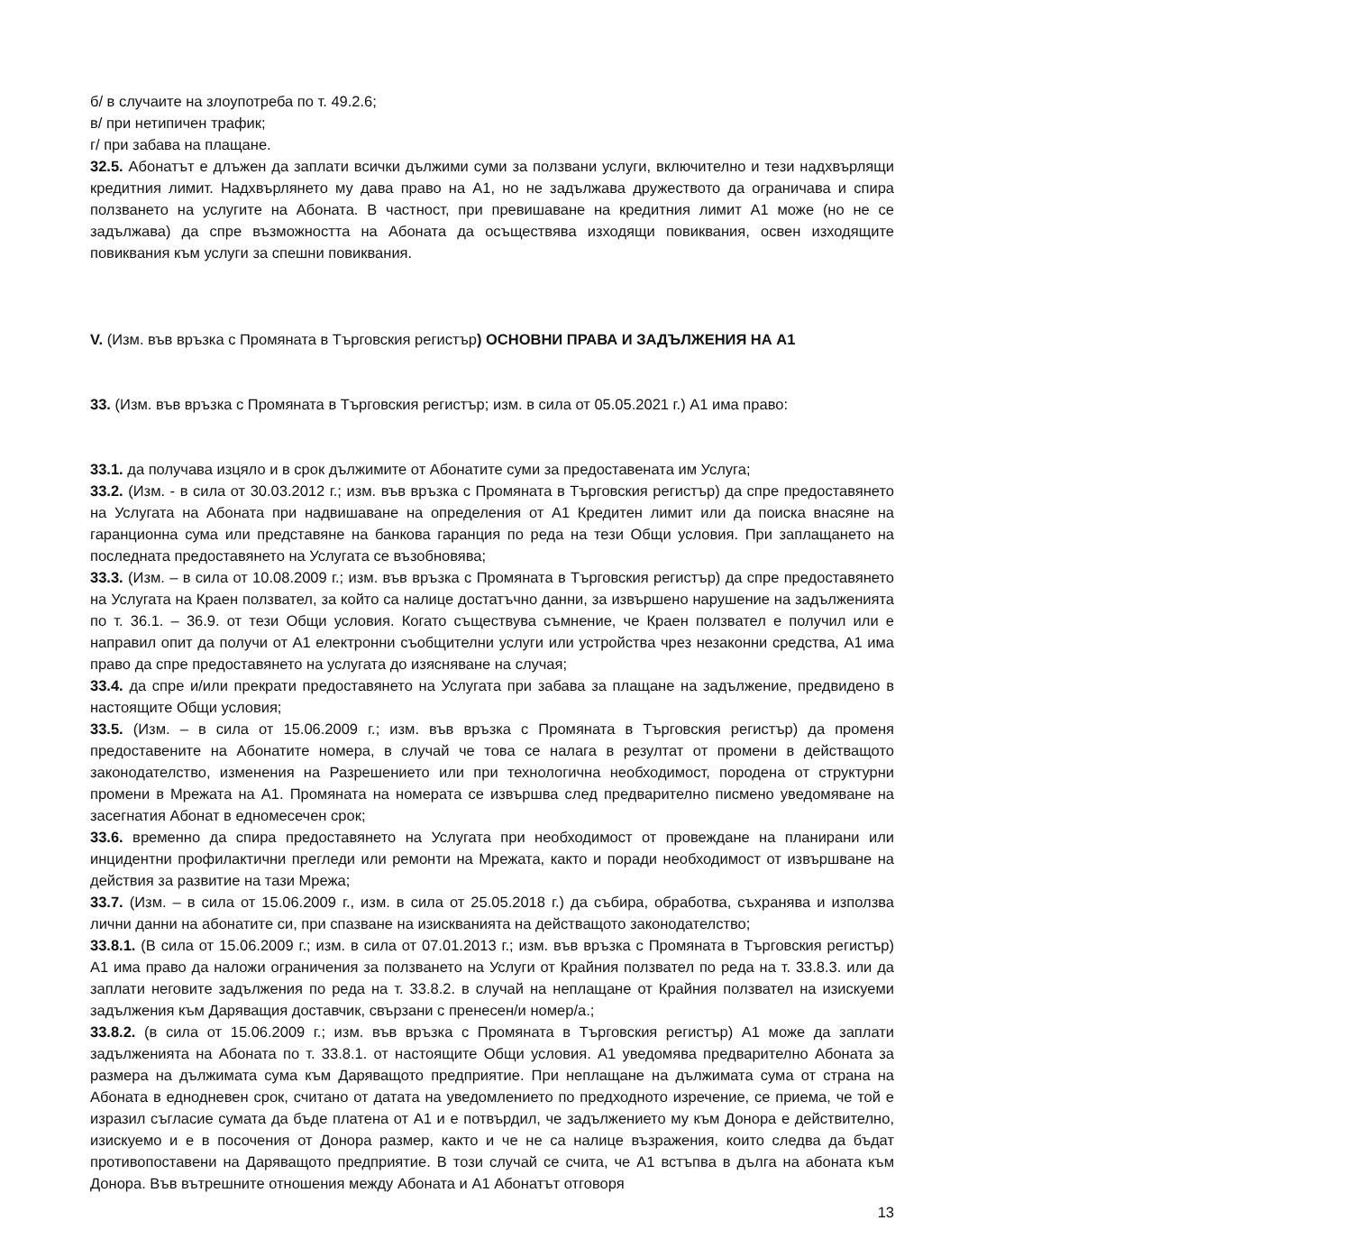б/ в случаите на злоупотреба по т. 49.2.6;
в/ при нетипичен трафик;
г/ при забава на плащане.
32.5. Абонатът е длъжен да заплати всички дължими суми за ползвани услуги, включително и тези надхвърлящи кредитния лимит. Надхвърлянето му дава право на А1, но не задължава дружеството да ограничава и спира ползването на услугите на Абоната. В частност, при превишаване на кредитния лимит А1 може (но не се задължава) да спре възможността на Абоната да осъществява изходящи повиквания, освен изходящите повиквания към услуги за спешни повиквания.
V. (Изм. във връзка с Промяната в Търговския регистър) ОСНОВНИ ПРАВА И ЗАДЪЛЖЕНИЯ НА А1
33. (Изм. във връзка с Промяната в Търговския регистър; изм. в сила от 05.05.2021 г.) А1 има право:
33.1. да получава изцяло и в срок дължимите от Абонатите суми за предоставената им Услуга;
33.2. (Изм. - в сила от 30.03.2012 г.; изм. във връзка с Промяната в Търговския регистър) да спре предоставянето на Услугата на Абоната при надвишаване на определения от А1 Кредитен лимит или да поиска внасяне на гаранционна сума или представяне на банкова гаранция по реда на тези Общи условия. При заплащането на последната предоставянето на Услугата се възобновява;
33.3. (Изм. – в сила от 10.08.2009 г.; изм. във връзка с Промяната в Търговския регистър) да спре предоставянето на Услугата на Краен ползвател, за който са налице достатъчно данни, за извършено нарушение на задълженията по т. 36.1. – 36.9. от тези Общи условия. Когато съществува съмнение, че Краен ползвател е получил или е направил опит да получи от А1 електронни съобщителни услуги или устройства чрез незаконни средства, А1 има право да спре предоставянето на услугата до изясняване на случая;
33.4. да спре и/или прекрати предоставянето на Услугата при забава за плащане на задължение, предвидено в настоящите Общи условия;
33.5. (Изм. – в сила от 15.06.2009 г.; изм. във връзка с Промяната в Търговския регистър) да променя предоставените на Абонатите номера, в случай че това се налага в резултат от промени в действащото законодателство, изменения на Разрешението или при технологична необходимост, породена от структурни промени в Мрежата на А1. Промяната на номерата се извършва след предварително писмено уведомяване на засегнатия Абонат в едномесечен срок;
33.6. временно да спира предоставянето на Услугата при необходимост от провеждане на планирани или инцидентни профилактични прегледи или ремонти на Мрежата, както и поради необходимост от извършване на действия за развитие на тази Мрежа;
33.7. (Изм. – в сила от 15.06.2009 г., изм. в сила от 25.05.2018 г.) да събира, обработва, съхранява и използва лични данни на абонатите си, при спазване на изискванията на действащото законодателство;
33.8.1. (В сила от 15.06.2009 г.; изм. в сила от 07.01.2013 г.; изм. във връзка с Промяната в Търговския регистър) А1 има право да наложи ограничения за ползването на Услуги от Крайния ползвател по реда на т. 33.8.3. или да заплати неговите задължения по реда на т. 33.8.2. в случай на неплащане от Крайния ползвател на изискуеми задължения към Даряващия доставчик, свързани с пренесен/и номер/а.;
33.8.2. (в сила от 15.06.2009 г.; изм. във връзка с Промяната в Търговския регистър) А1 може да заплати задълженията на Абоната по т. 33.8.1. от настоящите Общи условия. А1 уведомява предварително Абоната за размера на дължимата сума към Даряващото предприятие. При неплащане на дължимата сума от страна на Абоната в еднодневен срок, считано от датата на уведомлението по предходното изречение, се приема, че той е изразил съгласие сумата да бъде платена от А1 и е потвърдил, че задължението му към Донора е действително, изискуемо и е в посочения от Донора размер, както и че не са налице възражения, които следва да бъдат противопоставени на Даряващото предприятие. В този случай се счита, че А1 встъпва в дълга на абоната към Донора. Във вътрешните отношения между Абоната и А1 Абонатът отговоря
13